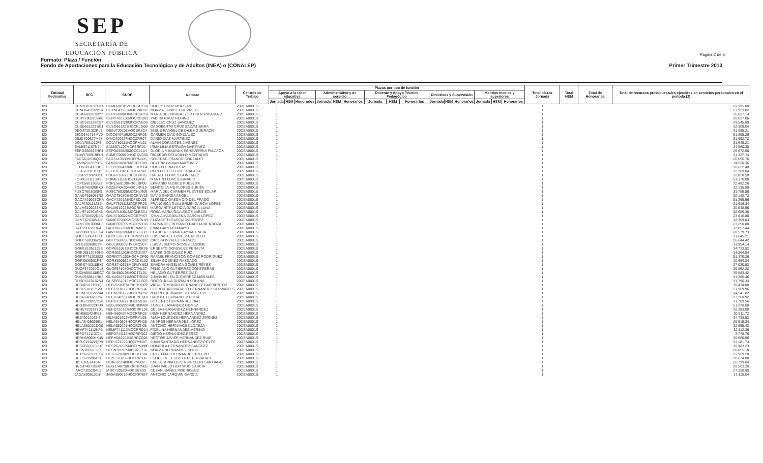SEP
SECRETARÍA DE
EDUCACIÓN PÚBLICA
Pagina 2 de 6
Formato: Plaza / Función
Fondo de Aportaciones para la Educación Tecnológica y de Adultos (INEA) o (CONALEP)
Primer Trimestre 2013
| Entidad Federativa | RFC | CURP | Nombre | Centros de Trabajo | Plazas por tipo de función | | | | | | | | | | | | | | | Total plazas Jornada | Total HSM | Total de Honorarios | Total de recursos presupuestales ejercidos en servicios personales en el periodo (2) |
| --- | --- | --- | --- | --- | --- | --- | --- | --- | --- | --- | --- | --- | --- | --- | --- | --- | --- | --- | --- | --- | --- | --- | --- |
| | | | | | Apoyo a la labor educativa | | | Administrativo y de servicio | | | Docente y Apoyo Técnico Pedagógico | | | Directivos y Supervisión | | | Mandos medios y superiores | | | | | | |
| | | | | | Jornada | HSM | Honorarios | Jornada | HSM | Honorarios | Jornada | HSM | Honorarios | Jornada | HSM | Honorarios | Jornada | HSM | Honorarios | | | | |
| I20 | CUMU781012CC0 | CUMU781012HOCRRL00 | ULICES CRUZ MORGAN | 20DEA0001S | 1 | | | | | | | | | | | | | | | 1 | | | 29,395.80 |
| I20 | CUNO641222214 | CUXN641222MOCVXR07 | NORMA EUNICE CUEVAS X | 20DEA0001S | 1 | | | | | | | | | | | | | | | 1 | | | 27,923.82 |
| I20 | CURL600803DY7 | CURL600803MOCRCR18 | MARIA DE LOURDES LID CRUZ RICARDEZ | 20DEA0001S | 1 | | | | | | | | | | | | | | | 1 | | | 36,037.14 |
| I20 | CURY780320SK6 | CURY780320MOCRGD03 | YADIRA CRUZ REGINO | 20DEA0001S | 1 | | | | | | | | | | | | | | | 1 | | | 26,617.06 |
| I20 | CUSC581128CS7 | CUSC581128MOCRNB06 | CIBELES CRUZ SANCHEZ | 20DEA0001S | 1 | | | | | | | | | | | | | | | 1 | | | 29,545.89 |
| I20 | CUSD661223SC1 | CUSD661223HOCRLG00 | DAGOBERTO CRUZ SALVATIERRA | 20DEA0001S | 1 | | | | | | | | | | | | | | | 1 | | | 32,309.04 |
| I20 | DEGJ730102RL5 | DEGJ730102HOCSRS04 | JESUS RANGEL DESALES GUERACH | 20DEA0001S | 1 | | | | | | | | | | | | | | | 1 | | | 31,885.21 |
| I20 | DIGC640716MV0 | DIGC640716MOCZNR08 | CARMEN DIAZ GONZALEZ | 20DEA0001S | 1 | | | | | | | | | | | | | | | 1 | | | 51,895.26 |
| I20 | DIMD700627M67 | DIMD700627HOCZRR07 | DARIO DIAZ MARTINEZ | 20DEA0001S | 1 | | | | | | | | | | | | | | | 1 | | | 31,962.72 |
| I20 | DOJA780111JF3 | DOJA780111HOCRML01 | ALAIN DORANTES JIMENEZ | 20DEA0001S | 1 | | | | | | | | | | | | | | | 1 | | | 31,645.21 |
| I20 | EAMI571107N94 | EAMI571107MDFSRR01 | IRMA LILIA ESTRADA MARTINEZ | 20DEA0001S | 1 | | | | | | | | | | | | | | | 1 | | | 34,560.30 |
| I20 | EEPG850825NF4 | EEPG850825MOCCLL04 | GLORIA MBAJINUX ECHEVERRIA PALAFOX | 20DEA0001S | 1 | | | | | | | | | | | | | | | 1 | | | 25,672.56 |
| I20 | EUMR700919FU1 | EUMR700919HOCSNC05 | RICARDO ESTUDILLO MONTALVO | 20DEA0001S | 1 | | | | | | | | | | | | | | | 1 | | | 31,327.74 |
| I20 | FAGS610530QG0 | FAGS610530MDFRNL05 | SOLEDAD FRANCO GONZALEZ | 20DEA0001S | 1 | | | | | | | | | | | | | | | 1 | | | 26,656.76 |
| I20 | FAMB6502075C7 | FAMB650207MOCBRT09 | BEATRIZ FABIAN MARTINEZ | 20DEA0001S | 1 | | | | | | | | | | | | | | | 1 | | | 14,520.36 |
| I20 | FEOR780413UD5 | FEOR780413MDFRRC04 | ROCIO FERIA ORTIZ | 20DEA0001S | 1 | | | | | | | | | | | | | | | 1 | | | 30,622.48 |
| I20 | FETP761101LQ1 | FETP761101HOCLRR00 | PERFECTO FELIPE TRAPAGA | 20DEA0001S | 1 | | | | | | | | | | | | | | | 1 | | | 32,309.04 |
| I20 | FOGR7109293C0 | FOGR710929HHGLNF05 | RAFAEL FLORES GONZALEZ | 20DEA0001S | 1 | | | | | | | | | | | | | | | 1 | | | 32,828.58 |
| I20 | FOIM631111SX9 | FOIM631111HOCLGR06 | MARTIN FLORES IGNACIO | 20DEA0001S | 1 | | | | | | | | | | | | | | | 1 | | | 51,370.08 |
| I20 | FOPE560130AZ7 | FOPE560130HOCLBP00 | EPIFANIO FLORES PUEBLITA | 20DEA0001S | 1 | | | | | | | | | | | | | | | 1 | | | 32,482.26 |
| I20 | FOZB740430RX0 | FOZB740430HOCLRN19 | BENITO JAIME FLORES ZURITA | 20DEA0001S | 1 | | | | | | | | | | | | | | | 1 | | | 32,135.88 |
| I20 | FUSC7603059F9 | FUSC760305MOCNLR09 | MARIA DEL CARMEN FUENTES SOLAR | 20DEA0001S | 1 | | | | | | | | | | | | | | | 1 | | | 31,789.56 |
| I20 | GAAD7505058R2 | GAAD750505HOCRNV03 | DAVID GARCIA ANGEL | 20DEA0001S | 1 | | | | | | | | | | | | | | | 1 | | | 32,142.72 |
| I20 | GACA720925CRA | GACA720925HDFSDL05 | ALFREDO GASGA CID DEL PRADO | 20DEA0001S | 1 | | | | | | | | | | | | | | | 1 | | | 51,369.96 |
| I20 | GALF7301112S5 | GALF730111MOCRPR03 | FRANCISCA GUILLERMIN GARCIA LOPEZ | 20DEA0001S | 1 | | | | | | | | | | | | | | | 1 | | | 31,616.34 |
| I20 | GALM6100238X3 | GALM610023MOCRNR04 | MARGARITA LETICIA GARCIA LUNA | 20DEA0001S | 1 | | | | | | | | | | | | | | | 1 | | | 30,548.96 |
| I20 | GALR710301FK6 | GALR710301MOCLBS04 | ROSA MARIA GALLEGOS LABIAS | 20DEA0001S | 1 | | | | | | | | | | | | | | | 1 | | | 32,655.36 |
| I20 | GALS700622D4A | GALS700622MOCRPY07 | SYLVIA MAGDALENA GARCIA LOPEZ | 20DEA0001S | 1 | | | | | | | | | | | | | | | 1 | | | 23,816.88 |
| I20 | GAME670305JJ4 | GAME670305MOCRRL09 | ELIZABETH GARCIA MARTINEZ | 20DEA0001S | 1 | | | | | | | | | | | | | | | 1 | | | 32,309.04 |
| I20 | GAMF891009AE3 | GAMF891009MBCRNT06 | FATIMA DEL ROSARIO GARCIA MENDOZA | 20DEA0001S | 1 | | | | | | | | | | | | | | | 1 | | | 27,250.80 |
| I20 | GATI700220R64 | GATI700220MOCRMR07 | IRMA GARCIA TAMAYO | 20DEA0001S | 1 | | | | | | | | | | | | | | | 1 | | | 32,857.44 |
| I20 | GAVC800126EG4 | GAVC800126MOCYLL08 | CLAUDIA LILIANA GAY VALENCIA | 20DEA0001S | 1 | | | | | | | | | | | | | | | 1 | | | 20,579.73 |
| I20 | GOCL5306113T1 | GOCL530611HOCMSS00 | LUIS RAFAEL GOMEZ CASTILLO | 20DEA0001S | 1 | | | | | | | | | | | | | | | 1 | | | 31,645.21 |
| I20 | GOFC580306Z54 | GOFC580306HOCNRR02 | CIRO GONZALEZ FRANCO | 20DEA0001S | 1 | | | | | | | | | | | | | | | 1 | | | 26,644.42 |
| I20 | GOJL800608124 | GOJL800608HVZMCS07 | LUIS ALBERTO GOMEZ JACOME | 20DEA0001S | 1 | | | | | | | | | | | | | | | 1 | | | 31,954.14 |
| I20 | GOPE610511JS9 | GOPE610511HOCNRR06 | ERNESTO GONZALEZ PERALTA | 20DEA0001S | 1 | | | | | | | | | | | | | | | 1 | | | 34,733.52 |
| I20 | GORJ681203GH6 | GORJ681203HOCNZV07 | JAVIER GONZALEZ RUIZ | 20DEA0001S | 1 | | | | | | | | | | | | | | | 1 | | | 33,264.54 |
| I20 | GORR771203822 | GORR771203HOCMDF09 | RAFAEL FRANCISCO GOMEZ RODRIGUEZ | 20DEA0001S | 1 | | | | | | | | | | | | | | | 1 | | | 51,370.26 |
| I20 | GORS630531PT4 | GORS630531MOCDSL00 | SILVIA GODINEZ RASGADO | 20DEA0001S | 1 | | | | | | | | | | | | | | | 1 | | | 10,654.24 |
| I20 | GORS740318BX7 | GORS740318MDFMYN03 | SANDRA ANGELICA GOMEZ REYES | 20DEA0001S | 1 | | | | | | | | | | | | | | | 1 | | | 27,080.92 |
| I20 | GUCF571020QL8 | GUCF571020HOCTNL07 | FELICIANO GUTIERREZ CONTRERAS | 20DEA0001S | 1 | | | | | | | | | | | | | | | 1 | | | 35,852.22 |
| I20 | GUDH680108EC7 | GUDH680108HOCTZL01 | HELADIO GUTIERREZ DIAZ | 20DEA0001S | 1 | | | | | | | | | | | | | | | 1 | | | 35,883.42 |
| I20 | GUMJ680814RK8 | GUMJ680814MOCTRN02 | JUANA BELEN GUTIERREZ MORALES | 20DEA0001S | 1 | | | | | | | | | | | | | | | 1 | | | 31,385.46 |
| I20 | GUSR6510162R4 | GUSR651016MOCZLC03 | ROCIO JULIA GUZMAN SOLANA | 20DEA0001S | 1 | | | | | | | | | | | | | | | 1 | | | 31,796.34 |
| I20 | HEBV650315UQ8 | HEBV650315HOCRRD09 | VIDAL EDMUNDO HERNANDEZ BARRIENTOS | 20DEA0001S | 1 | | | | | | | | | | | | | | | 1 | | | 30,434.88 |
| I20 | HECF510117120 | HECF510117HOCRRL04 | FLORENTINO NATALIO HERNANDEZ CERVANTES | 20DEA0001S | 1 | | | | | | | | | | | | | | | 1 | | | 51,969.96 |
| I20 | HECM781122PA4 | HECM781122HOCRNR02 | MAURO HERNANDEZ CANSECO | 20DEA0001S | 1 | | | | | | | | | | | | | | | 1 | | | 34,541.82 |
| I20 | HECR740928IY6 | HECR740928MOCRCQ01 | RAQUEL HERNANDEZ COCA | 20DEA0001S | 1 | | | | | | | | | | | | | | | 1 | | | 27,260.92 |
| I20 | HEDG730227D28 | HEDG730227HOCRZL06 | GILBERTO HERNANDEZ DIAZ | 20DEA0001S | 1 | | | | | | | | | | | | | | | 1 | | | 31,789.56 |
| I20 | HEGJ860222PU0 | HEGJ860222HOCRMM08 | JAIME HERNANDEZ GOMEZ | 20DEA0001S | 1 | | | | | | | | | | | | | | | 1 | | | 51,370.00 |
| I20 | HEHC7203278D1 | HEHC720327MOCRRL06 | CELSA HERNANDEZ HERNANDEZ | 20DEA0001S | 1 | | | | | | | | | | | | | | | 1 | | | 28,383.08 |
| I20 | HEHI660424P63 | HEHI660424MOCRRR03 | IRMA HERNANDEZ HERNANDEZ | 20DEA0001S | 1 | | | | | | | | | | | | | | | 1 | | | 30,911.72 |
| I20 | HEJA6012025I6 | HEJA601202MDFRML08 | ALMA LOURDES HERNANDEZ JIMENEZ | 20DEA0001S | 1 | | | | | | | | | | | | | | | 1 | | | 34,733.52 |
| I20 | HELA6405036E1 | HELA640503HOCRPN06 | ANDRES HERNANDEZ LOPEZ | 20DEA0001S | 1 | | | | | | | | | | | | | | | 1 | | | 29,915.34 |
| I20 | HELA680221DQ0 | HELA680221HOCRZN05 | ANTONIO HERNANDEZ LOAEZA | 20DEA0001S | 1 | | | | | | | | | | | | | | | 1 | | | 32,655.42 |
| I20 | HEMF741112KP1 | HEMF741112MOCRRD04 | FIDELINA HERNANDEZ MERINO | 20DEA0001S | 1 | | | | | | | | | | | | | | | 1 | | | 32,112.36 |
| I20 | HEPD741113714 | HEPD741113HOCRRG02 | DIEGO HERNANDEZ PEREZ | 20DEA0001S | 1 | | | | | | | | | | | | | | | 1 | | | 3,778.76 |
| I20 | HERH580904K48 | HERH580904HGRRZC08 | HECTOR JAVIER HERNANDEZ RUIZ | 20DEA0001S | 1 | | | | | | | | | | | | | | | 1 | | | 30,660.56 |
| I20 | HERJ721022QP9 | HERJ721022HOCRYN07 | JUAN SANTIAGO HERNANDEZ REYES | 20DEA0001S | 1 | | | | | | | | | | | | | | | 1 | | | 33,181.74 |
| I20 | HESD620525LU7 | HESD620525MOCRNM06 | DOMITILA HERNANDEZ SANCHEZ | 20DEA0001S | 1 | | | | | | | | | | | | | | | 1 | | | 30,983.23 |
| I20 | HESN780925235 | HESN780925MBCRLR16 | NORMA HERNANDEZ SOLIS | 20DEA0001S | 1 | | | | | | | | | | | | | | | 1 | | | 20,855.18 |
| I20 | HETC620302EK6 | HETC620302HOCRLR04 | CRISTOBAL HERNANDEZ TOLEDO | 20DEA0001S | 1 | | | | | | | | | | | | | | | 1 | | | 25,929.28 |
| I20 | HEZF670206C56 | HEZF670206HOCRRL06 | FELIPE DE JESUS HEREDIA ZARATE | 20DEA0001S | 1 | | | | | | | | | | | | | | | 1 | | | 30,674.88 |
| I20 | HISI610524T6A | HISI610524MOCPND02 | IDALIA SONIA OLIVIA HIPOLITO SANTIAGO | 20DEA0001S | 1 | | | | | | | | | | | | | | | 1 | | | 26,799.04 |
| I20 | HUGJ740730HP7 | HUGJ740730HOCRRN05 | JUAN PABLO HURTADO GARCIA | 20DEA0001S | 1 | | | | | | | | | | | | | | | 1 | | | 20,503.20 |
| I20 | IARC730520AL5 | IARC730520HOCBDS09 | CESAR IBAÑEZ RODRIGUEZ | 20DEA0001S | 1 | | | | | | | | | | | | | | | 1 | | | 27,250.80 |
| I20 | JAGA6906131I8 | JAGA690613HOCRRN04 | ANTONIO JARQUIN GARCIA | 20DEA0001S | 1 | | | | | | | | | | | | | | | 1 | | | 17,115.04 |